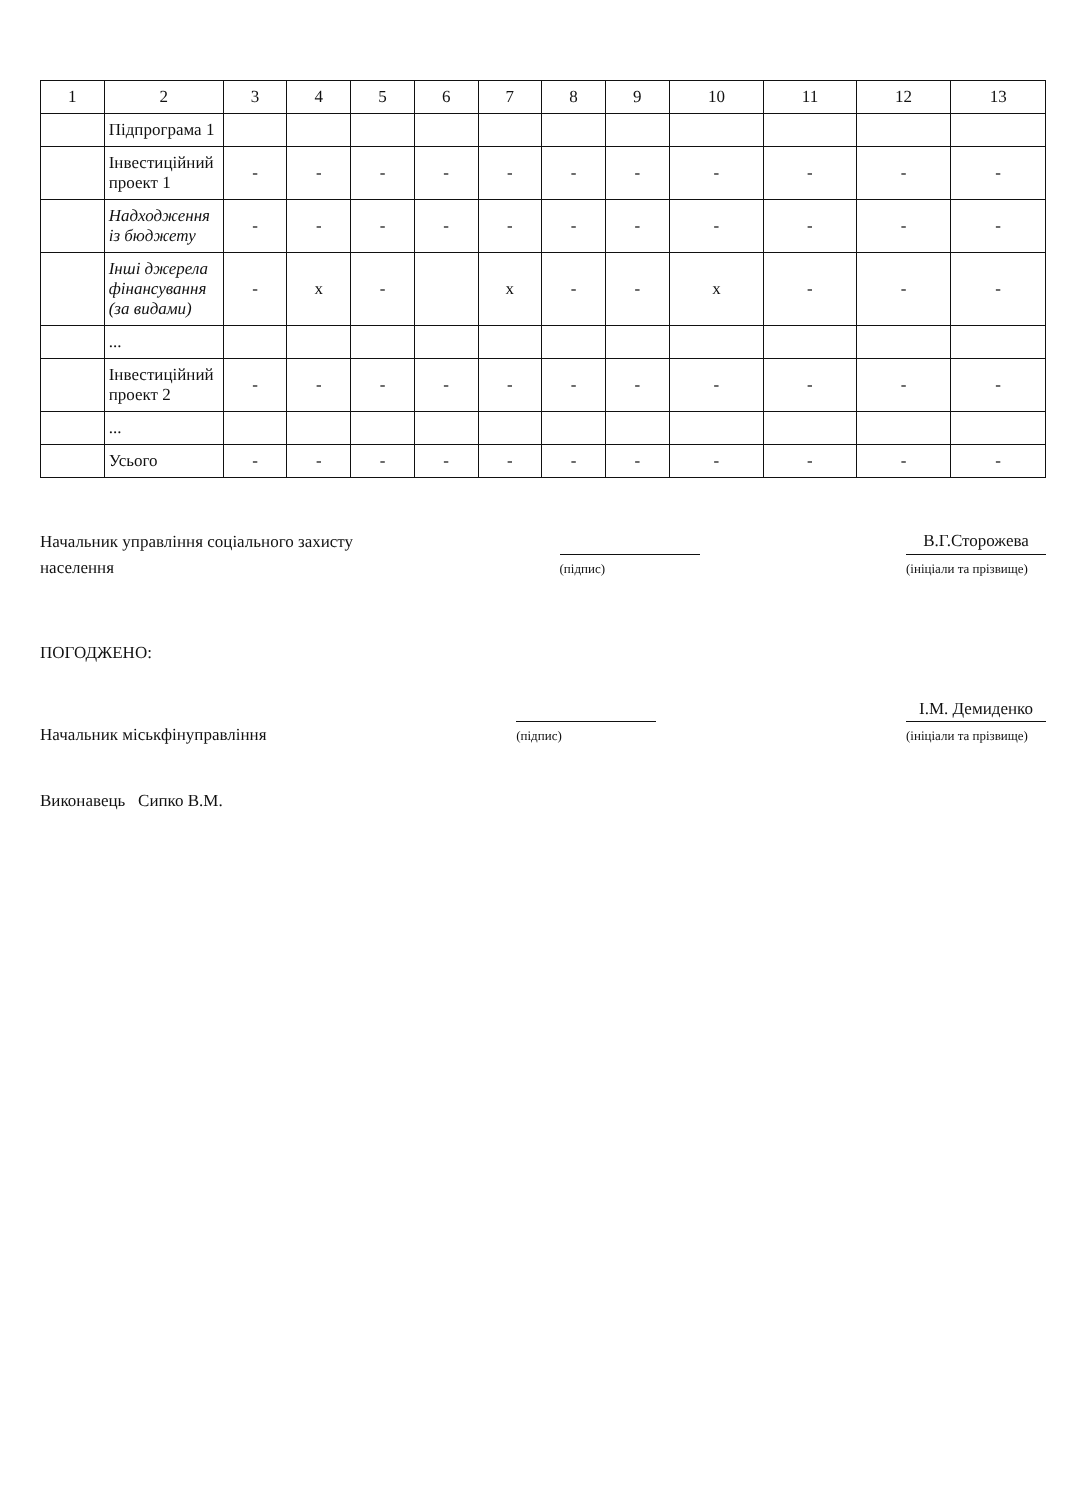| 1 | 2 | 3 | 4 | 5 | 6 | 7 | 8 | 9 | 10 | 11 | 12 | 13 |
| --- | --- | --- | --- | --- | --- | --- | --- | --- | --- | --- | --- | --- |
| | Підпрограма 1 | | | | | | | | | | | |
| | Інвестиційний проект 1 | - | - | - | - | - | - | - | - | - | - | - |
| | Надходження із бюджету | - | - | - | - | - | - | - | - | - | - | - |
| | Інші джерела фінансування (за видами) | - | x | - | | x | - | - | x | - | - | - |
| | ... | | | | | | | | | | | |
| | Інвестиційний проект 2 | - | - | - | - | - | - | - | - | - | - | - |
| | ... | | | | | | | | | | | |
| | Усього | - | - | - | - | - | - | - | - | - | - | - |
Начальник управління соціального захисту
населення
(підпис)
В.Г.Сторожева
(ініціали та прізвище)
ПОГОДЖЕНО:
Начальник міськфінуправління
(підпис)
І.М. Демиденко
(ініціали та прізвище)
Виконавець Сипко В.М.